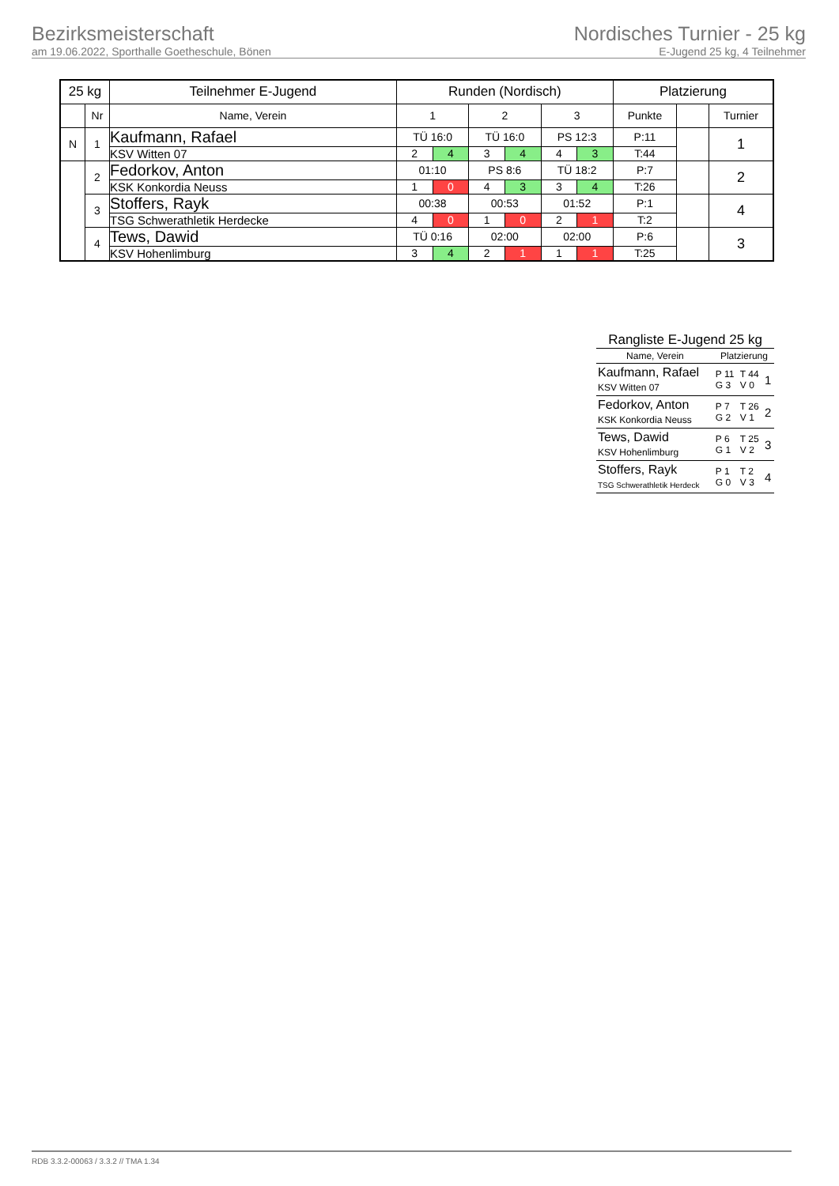Bezirksmeisterschaft
am 19.06.2022, Sporthalle Goetheschule, Bönen
Nordisches Turnier - 25 kg
E-Jugend 25 kg, 4 Teilnehmer
| 25 kg | | Teilnehmer E-Jugend | Runden (Nordisch) | | | | | | Platzierung | | |
| --- | --- | --- | --- | --- | --- | --- | --- | --- | --- | --- | --- |
| | Nr | Name, Verein | 1 | | 2 | | 3 | | Punkte | | Turnier |
| N | 1 | Kaufmann, Rafael | TÜ 16:0 | | TÜ 16:0 | | PS 12:3 | | P:11 | | 1 |
| | | KSV Witten 07 | 2 | 4 | 3 | 4 | 4 | 3 | T:44 | | |
| | 2 | Fedorkov, Anton | 01:10 | | PS 8:6 | | TÜ 18:2 | | P:7 | | 2 |
| | | KSK Konkordia Neuss | 1 | 0 | 4 | 3 | 3 | 4 | T:26 | | |
| | 3 | Stoffers, Rayk | 00:38 | | 00:53 | | 01:52 | | P:1 | | 4 |
| | | TSG Schwerathletik Herdecke | 4 | 0 | 1 | 0 | 2 | 1 | T:2 | | |
| | 4 | Tews, Dawid | TÜ 0:16 | | 02:00 | | 02:00 | | P:6 | | 3 |
| | | KSV Hohenlimburg | 3 | 4 | 2 | 1 | 1 | 1 | T:25 | | |
Rangliste E-Jugend 25 kg
| Name, Verein | Platzierung | | |
| --- | --- | --- | --- |
| Kaufmann, Rafael KSV Witten 07 | P 11 G 3 | T 44 V 0 | 1 |
| Fedorkov, Anton KSK Konkordia Neuss | P 7 G 2 | T 26 V 1 | 2 |
| Tews, Dawid KSV Hohenlimburg | P 6 G 1 | T 25 V 2 | 3 |
| Stoffers, Rayk TSG Schwerathletik Herdeck | P 1 G 0 | T 2 V 3 | 4 |
RDB 3.3.2-00063 / 3.3.2 // TMA 1.34